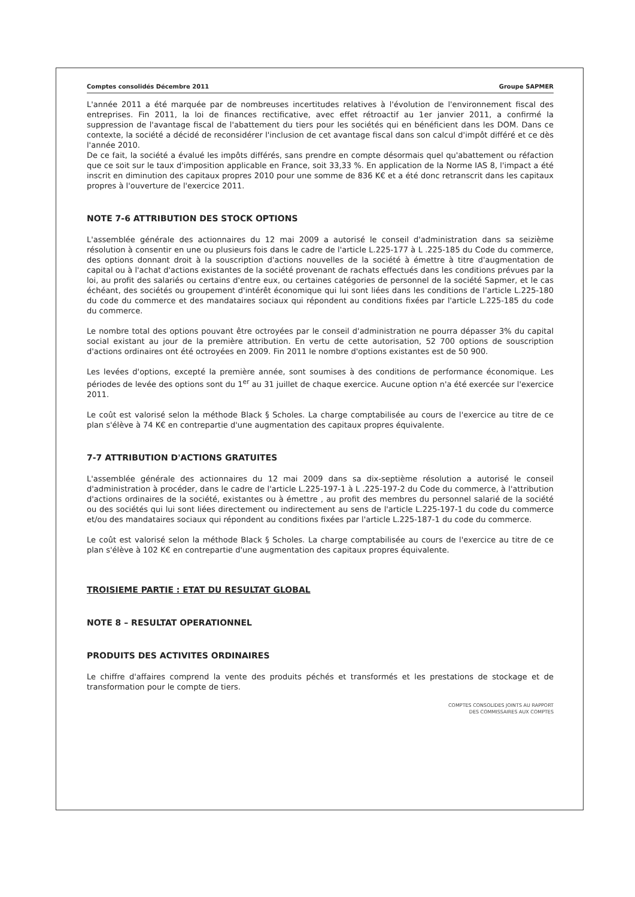Comptes consolidés Décembre 2011 Groupe SAPMER
L'année 2011 a été marquée par de nombreuses incertitudes relatives à l'évolution de l'environnement fiscal des entreprises. Fin 2011, la loi de finances rectificative, avec effet rétroactif au 1er janvier 2011, a confirmé la suppression de l'avantage fiscal de l'abattement du tiers pour les sociétés qui en bénéficient dans les DOM. Dans ce contexte, la société a décidé de reconsidérer l'inclusion de cet avantage fiscal dans son calcul d'impôt différé et ce dès l'année 2010.
De ce fait, la société a évalué les impôts différés, sans prendre en compte désormais quel qu'abattement ou réfaction que ce soit sur le taux d'imposition applicable en France, soit 33,33 %. En application de la Norme IAS 8, l'impact a été inscrit en diminution des capitaux propres 2010 pour une somme de 836 K€ et a été donc retranscrit dans les capitaux propres à l'ouverture de l'exercice 2011.
NOTE 7-6 ATTRIBUTION DES STOCK OPTIONS
L'assemblée générale des actionnaires du 12 mai 2009 a autorisé le conseil d'administration dans sa seizième résolution à consentir en une ou plusieurs fois dans le cadre de l'article L.225-177 à L .225-185 du Code du commerce, des options donnant droit à la souscription d'actions nouvelles de la société à émettre à titre d'augmentation de capital ou à l'achat d'actions existantes de la société provenant de rachats effectués dans les conditions prévues par la loi, au profit des salariés ou certains d'entre eux, ou certaines catégories de personnel de la société Sapmer, et le cas échéant, des sociétés ou groupement d'intérêt économique qui lui sont liées dans les conditions de l'article L.225-180 du code du commerce et des mandataires sociaux qui répondent au conditions fixées par l'article L.225-185 du code du commerce.
Le nombre total des options pouvant être octroyées par le conseil d'administration ne pourra dépasser 3% du capital social existant au jour de la première attribution. En vertu de cette autorisation, 52 700 options de souscription d'actions ordinaires ont été octroyées en 2009. Fin 2011 le nombre d'options existantes est de 50 900.
Les levées d'options, excepté la première année, sont soumises à des conditions de performance économique. Les périodes de levée des options sont du 1<sup>er</sup> au 31 juillet de chaque exercice. Aucune option n'a été exercée sur l'exercice 2011.
Le coût est valorisé selon la méthode Black § Scholes. La charge comptabilisée au cours de l'exercice au titre de ce plan s'élève à 74 K€ en contrepartie d'une augmentation des capitaux propres équivalente.
7-7 ATTRIBUTION D'ACTIONS GRATUITES
L'assemblée générale des actionnaires du 12 mai 2009 dans sa dix-septième résolution a autorisé le conseil d'administration à procéder, dans le cadre de l'article L.225-197-1 à L .225-197-2 du Code du commerce, à l'attribution d'actions ordinaires de la société, existantes ou à émettre , au profit des membres du personnel salarié de la société ou des sociétés qui lui sont liées directement ou indirectement au sens de l'article L.225-197-1 du code du commerce et/ou des mandataires sociaux qui répondent au conditions fixées par l'article L.225-187-1 du code du commerce.
Le coût est valorisé selon la méthode Black § Scholes. La charge comptabilisée au cours de l'exercice au titre de ce plan s'élève à 102 K€ en contrepartie d'une augmentation des capitaux propres équivalente.
TROISIEME PARTIE : ETAT DU RESULTAT GLOBAL
NOTE 8 – RESULTAT OPERATIONNEL
PRODUITS DES ACTIVITES ORDINAIRES
Le chiffre d'affaires comprend la vente des produits péchés et transformés et les prestations de stockage et de transformation pour le compte de tiers.
COMPTES CONSOLIDES JOINTS AU RAPPORT
DES COMMISSAIRES AUX COMPTES